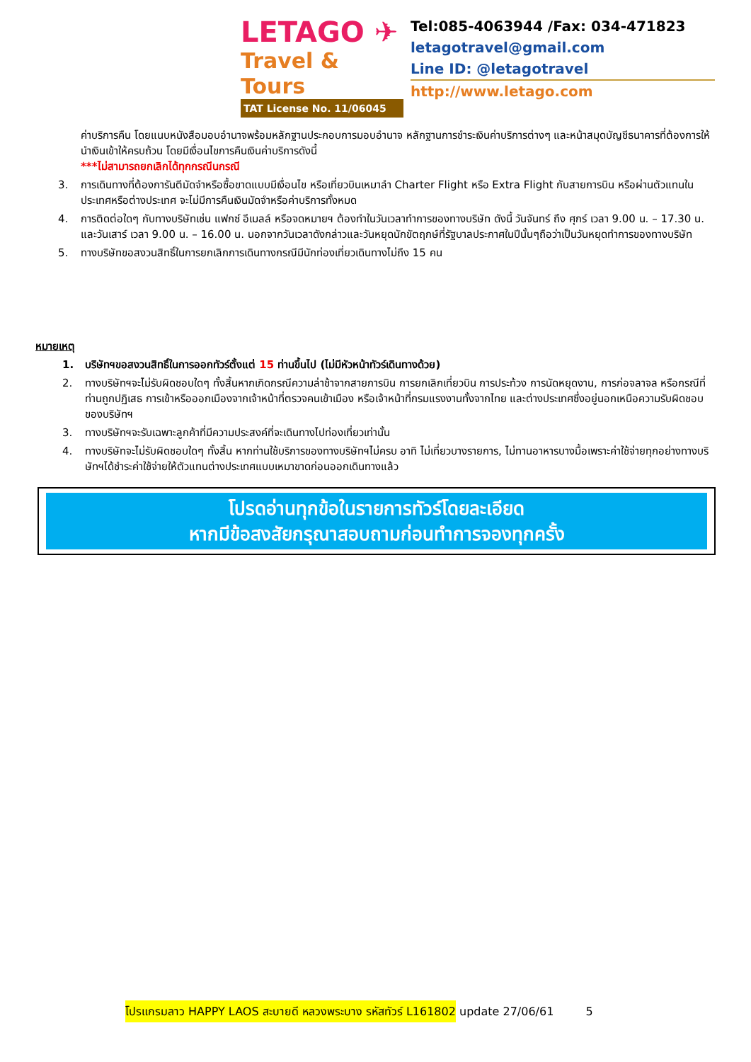LETAGO ✈
Travel & Tours
TAT License No. 11/06045
Tel:085-4063944 /Fax: 034-471823
letagotravel@gmail.com
Line ID: @letagotravel
http://www.letago.com
ค่าบริการคืน โดยแนบหนังสือมอบอำนาจพร้อมหลักฐานประกอบการมอบอำนาจ หลักฐานการชำระเงินค่าบริการต่างๆ และหน้าสมุดบัญชีธนาคารที่ต้องการให้นำเงินเข้าให้ครบถ้วน โดยมีเงื่อนไขการคืนเงินค่าบริการดังนี้
***ไม่สามารถยกเลิกได้ทุกกรณีนกรณี
3. การเดินทางที่ต้องการันตีมัดจำหรือซื้อขาดแบบมีเงื่อนไข หรือเที่ยวบินเหมาลำ Charter Flight หรือ Extra Flight กับสายการบิน หรือผ่านตัวแทนในประเทศหรือต่างประเทศ จะไม่มีการคืนเงินมัดจำหรือค่าบริการทั้งหมด
4. การติดต่อใดๆ กับทางบริษัทเช่น แฟกซ์ อีเมลล์ หรือจดหมายฯ ต้องทำในวันเวลาทำการของทางบริษัท ดังนี้ วันจันทร์ ถึง ศุกร์ เวลา 9.00 น. – 17.30 น. และวันเสาร์ เวลา 9.00 น. – 16.00 น. นอกจากวันเวลาดังกล่าวและวันหยุดนักขัตฤกษ์ที่รัฐบาลประกาศในปีนั้นๆถือว่าเป็นวันหยุดทำการของทางบริษัท
5. ทางบริษัทขอสงวนสิทธิ์ในการยกเลิกการเดินทางกรณีมีนักท่องเที่ยวเดินทางไม่ถึง 15 คน
หมายเหตุ
1. บริษัทฯขอสงวนสิทธิ์ในการออกทัวร์ตั้งแต่ 15 ท่านขึ้นไป (ไม่มีหัวหน้าทัวร์เดินทางด้วย)
2. ทางบริษัทฯจะไม่รับผิดชอบใดๆ ทั้งสิ้นหากเกิดกรณีความล่าช้าจากสายการบิน การยกเลิกเที่ยวบิน การประท้วง การนัดหยุดงาน, การก่อจลาจล หรือกรณีที่ท่านถูกปฏิเสธ การเข้าหรือออกเมืองจากเจ้าหน้าที่ตรวจคนเข้าเมือง หรือเจ้าหน้าที่กรมแรงงานทั้งจากไทย และต่างประเทศซึ่งอยู่นอกเหนือความรับผิดชอบของบริษัทฯ
3. ทางบริษัทฯจะรับเฉพาะลูกค้าที่มีความประสงค์ที่จะเดินทางไปท่องเที่ยวเท่านั้น
4. ทางบริษัทจะไม่รับผิดชอบใดๆ ทั้งสิ้น หากท่านใช้บริการของทางบริษัทฯไม่ครบ อาทิ ไม่เที่ยวบางรายการ, ไม่ทานอาหารบางมื้อเพราะค่าใช้จ่ายทุกอย่างทางบริษัทฯได้ชำระค่าใช้จ่ายให้ตัวแทนต่างประเทศแบบเหมาขาดก่อนออกเดินทางแล้ว
โปรดอ่านทุกข้อในรายการทัวร์โดยละเอียด
หากมีข้อสงสัยกรุณาสอบถามก่อนทำการจองทุกครั้ง
โปรแกรมลาว HAPPY LAOS สะบายดี หลวงพระบาง รหัสทัวร์ L161802 update 27/06/61 5